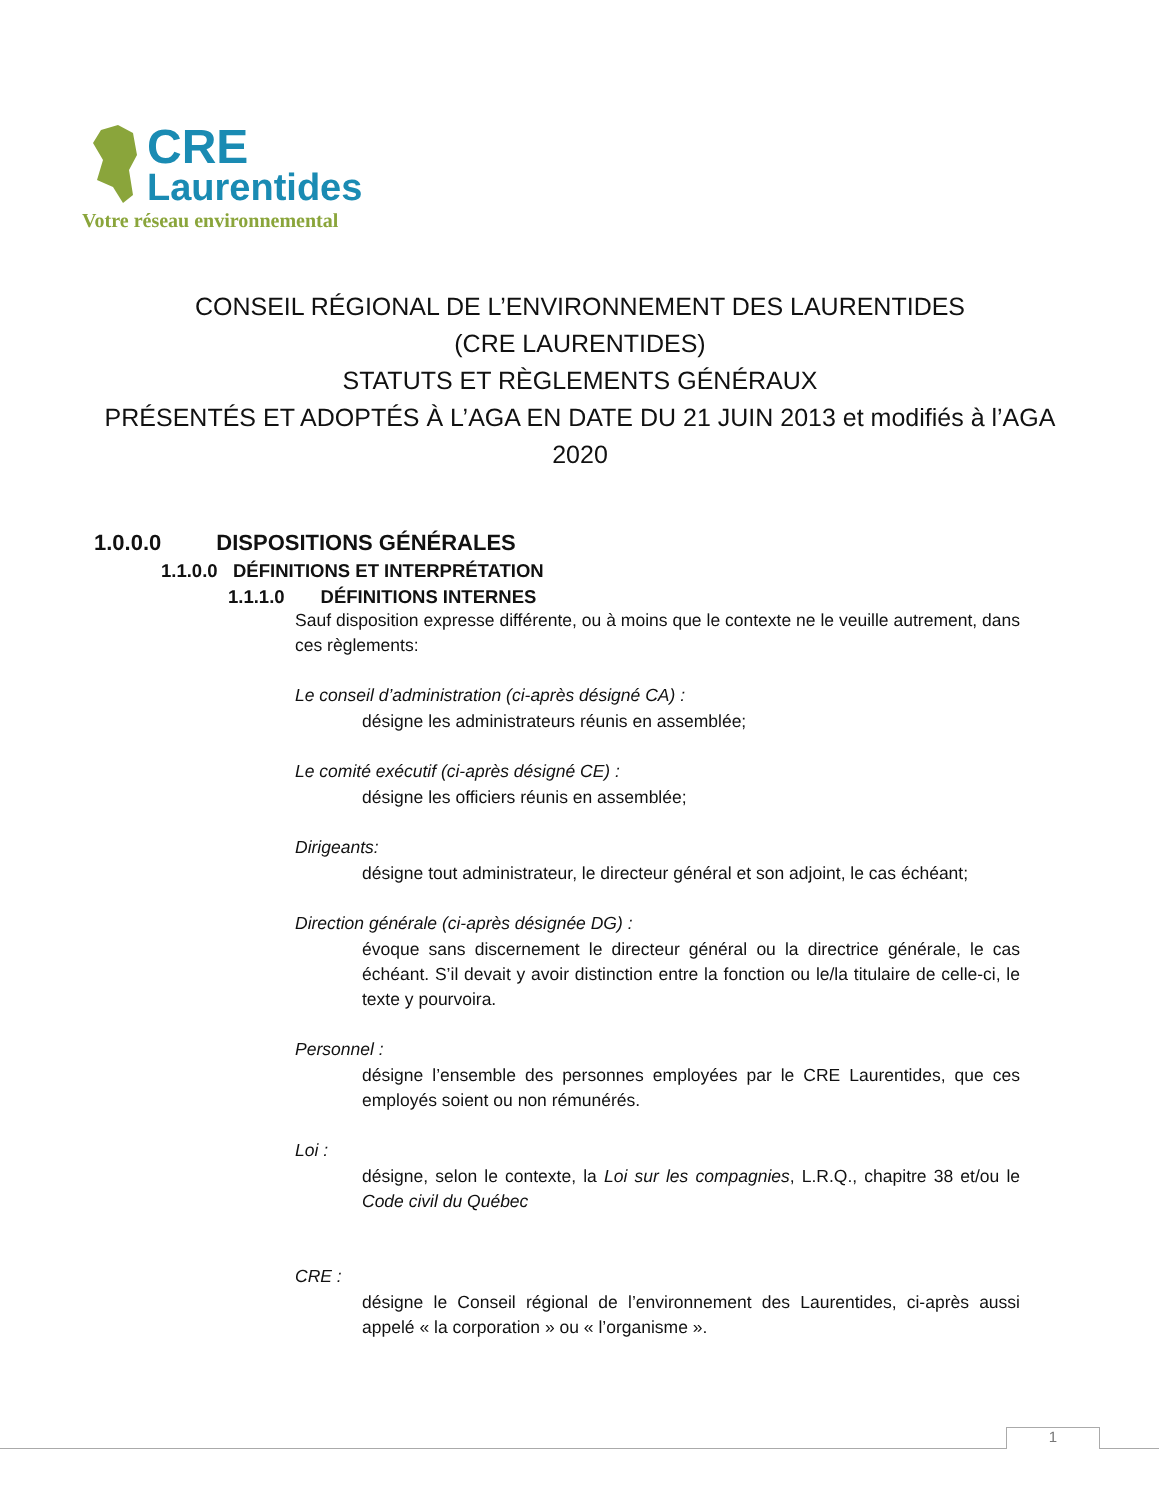CRE
Laurentides
Votre réseau environnemental
CONSEIL RÉGIONAL DE L’ENVIRONNEMENT DES LAURENTIDES
(CRE LAURENTIDES)
STATUTS ET RÈGLEMENTS GÉNÉRAUX
PRÉSENTÉS ET ADOPTÉS À L’AGA EN DATE DU 21 JUIN 2013 et modifiés à l’AGA 2020
1.0.0.0 DISPOSITIONS GÉNÉRALES
1.1.0.0 DÉFINITIONS ET INTERPRÉTATION
1.1.1.0 DÉFINITIONS INTERNES
Sauf disposition expresse différente, ou à moins que le contexte ne le veuille autrement, dans ces règlements:
Le conseil d’administration (ci-après désigné CA) :
désigne les administrateurs réunis en assemblée;
Le comité exécutif (ci-après désigné CE) :
désigne les officiers réunis en assemblée;
Dirigeants:
désigne tout administrateur, le directeur général et son adjoint, le cas échéant;
Direction générale (ci-après désignée DG) :
évoque sans discernement le directeur général ou la directrice générale, le cas échéant. S’il devait y avoir distinction entre la fonction ou le/la titulaire de celle-ci, le texte y pourvoira.
Personnel :
désigne l’ensemble des personnes employées par le CRE Laurentides, que ces employés soient ou non rémunérés.
Loi :
désigne, selon le contexte, la Loi sur les compagnies, L.R.Q., chapitre 38 et/ou le Code civil du Québec
CRE :
désigne le Conseil régional de l’environnement des Laurentides, ci-après aussi appelé « la corporation » ou « l’organisme ».
1